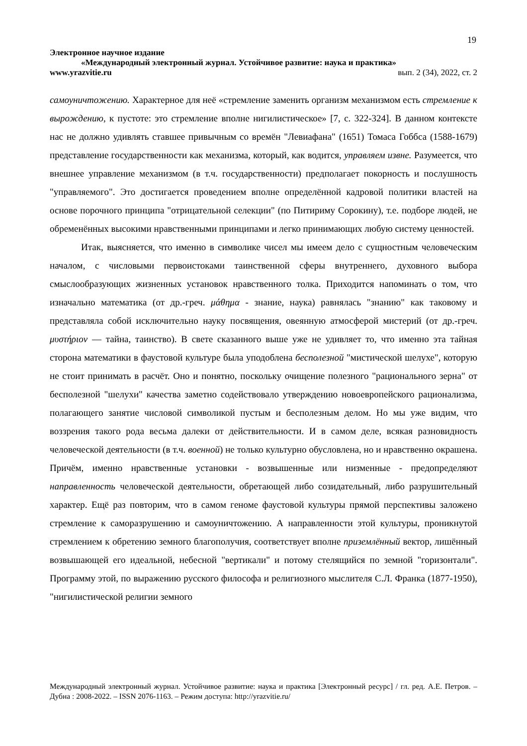19
Электронное научное издание
«Международный электронный журнал. Устойчивое развитие: наука и практика»
www.yrazvitie.ru вып. 2 (34), 2022, ст. 2
самоуничтожению. Характерное для неё «стремление заменить организм механизмом есть стремление к вырождению, к пустоте: это стремление вполне нигилистическое» [7, с. 322-324]. В данном контексте нас не должно удивлять ставшее привычным со времён "Левиафана" (1651) Томаса Гоббса (1588-1679) представление государственности как механизма, который, как водится, управляем извне. Разумеется, что внешнее управление механизмом (в т.ч. государственности) предполагает покорность и послушность "управляемого". Это достигается проведением вполне определённой кадровой политики властей на основе порочного принципа "отрицательной селекции" (по Питириму Сорокину), т.е. подборе людей, не обременённых высокими нравственными принципами и легко принимающих любую систему ценностей.
Итак, выясняется, что именно в символике чисел мы имеем дело с сущностным человеческим началом, с числовыми первоистоками таинственной сферы внутреннего, духовного выбора смыслообразующих жизненных установок нравственного толка. Приходится напоминать о том, что изначально математика (от др.-греч. μάθημα - знание, наука) равнялась "знанию" как таковому и представляла собой исключительно науку посвящения, овеянную атмосферой мистерий (от др.-греч. μυστήριον — тайна, таинство). В свете сказанного выше уже не удивляет то, что именно эта тайная сторона математики в фаустовой культуре была уподоблена бесполезной "мистической шелухе", которую не стоит принимать в расчёт. Оно и понятно, поскольку очищение полезного "рационального зерна" от бесполезной "шелухи" качества заметно содействовало утверждению новоевропейского рационализма, полагающего занятие числовой символикой пустым и бесполезным делом. Но мы уже видим, что воззрения такого рода весьма далеки от действительности. И в самом деле, всякая разновидность человеческой деятельности (в т.ч. военной) не только культурно обусловлена, но и нравственно окрашена. Причём, именно нравственные установки - возвышенные или низменные - предопределяют направленность человеческой деятельности, обретающей либо созидательный, либо разрушительный характер. Ещё раз повторим, что в самом геноме фаустовой культуры прямой перспективы заложено стремление к саморазрушению и самоуничтожению. А направленности этой культуры, проникнутой стремлением к обретению земного благополучия, соответствует вполне приземлённый вектор, лишённый возвышающей его идеальной, небесной "вертикали" и потому стелящийся по земной "горизонтали". Программу этой, по выражению русского философа и религиозного мыслителя С.Л. Франка (1877-1950), "нигилистической религии земного
Международный электронный журнал. Устойчивое развитие: наука и практика [Электронный ресурс] / гл. ред. А.Е. Петров. – Дубна : 2008-2022. – ISSN 2076-1163. – Режим доступа: http://yrazvitie.ru/